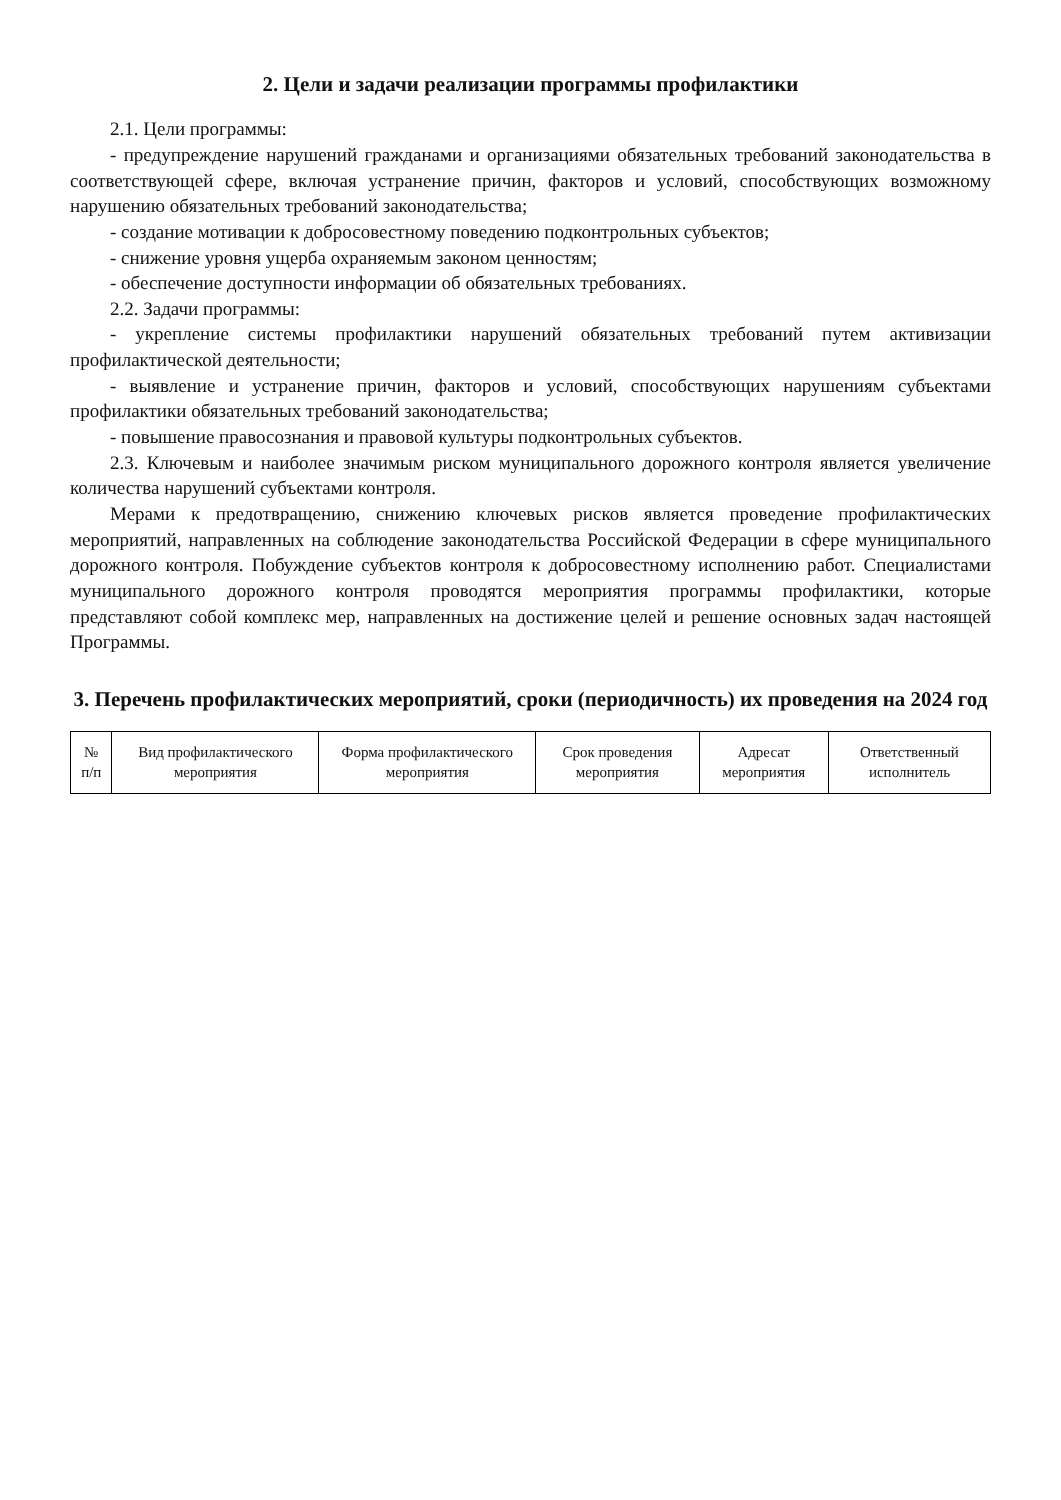2. Цели и задачи реализации программы профилактики
2.1. Цели программы:
- предупреждение нарушений гражданами и организациями обязательных требований законодательства в соответствующей сфере, включая устранение причин, факторов и условий, способствующих возможному нарушению обязательных требований законодательства;
- создание мотивации к добросовестному поведению подконтрольных субъектов;
- снижение уровня ущерба охраняемым законом ценностям;
- обеспечение доступности информации об обязательных требованиях.
2.2. Задачи программы:
- укрепление системы профилактики нарушений обязательных требований путем активизации профилактической деятельности;
- выявление и устранение причин, факторов и условий, способствующих нарушениям субъектами профилактики обязательных требований законодательства;
- повышение правосознания и правовой культуры подконтрольных субъектов.
2.3. Ключевым и наиболее значимым риском муниципального дорожного контроля является увеличение количества нарушений субъектами контроля.
Мерами к предотвращению, снижению ключевых рисков является проведение профилактических мероприятий, направленных на соблюдение законодательства Российской Федерации в сфере муниципального дорожного контроля. Побуждение субъектов контроля к добросовестному исполнению работ. Специалистами муниципального дорожного контроля проводятся мероприятия программы профилактики, которые представляют собой комплекс мер, направленных на достижение целей и решение основных задач настоящей Программы.
3. Перечень профилактических мероприятий, сроки (периодичность) их проведения на 2024 год
| № п/п | Вид профилактического мероприятия | Форма профилактического мероприятия | Срок проведения мероприятия | Адресат мероприятия | Ответственный исполнитель |
| --- | --- | --- | --- | --- | --- |